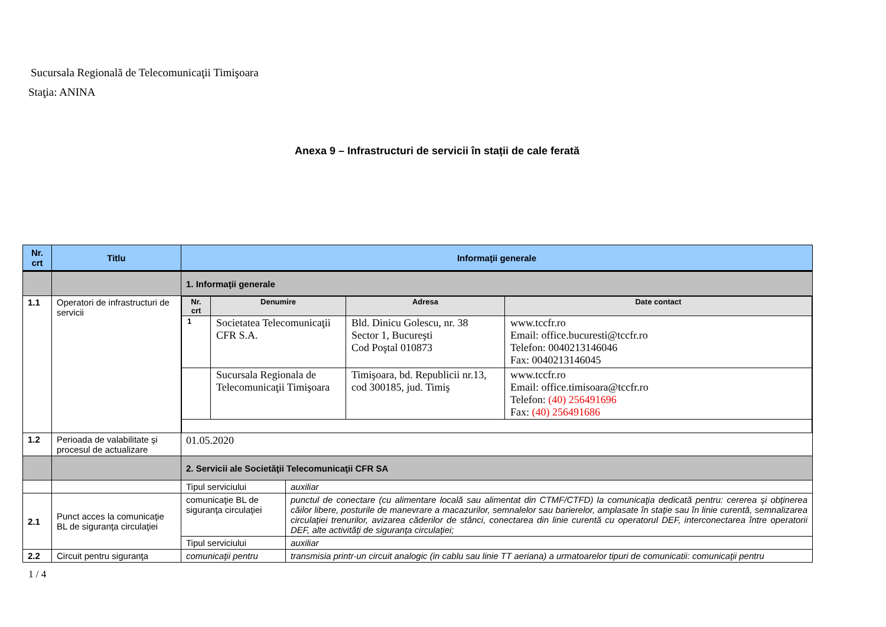Sucursala Regională de Telecomunicaţii Timişoara
Staţia: ANINA
Anexa 9 – Infrastructuri de servicii în stații de cale ferată
| Nr. crt | Titlu | Informaţii generale | |
| --- | --- | --- | --- |
| | | 1. Informaţii generale | |
| 1.1 | Operatori de infrastructuri de servicii | / Nr. crt / Denumire / Adresa / Date contact / / --- / --- / --- / --- / / 1 / Societatea Telecomunicaţii CFR S.A. / Bld. Dinicu Golescu, nr. 38 Sector 1, Bucureşti Cod Poştal 010873 / www.tccfr.ro Email: office.bucuresti@tccfr.ro Telefon: 0040213146046 Fax: 0040213146045 / / / Sucursala Regionala de Telecomunicaţii Timişoara / Timişoara, bd. Republicii nr.13, cod 300185, jud. Timiş / www.tccfr.ro Email: office.timisoara@tccfr.ro Telefon: (40) 256491696 Fax: (40) 256491686 / | |
| 1.2 | Perioada de valabilitate şi procesul de actualizare | 01.05.2020 | |
| | | 2. Servicii ale Societăţii Telecomunicaţii CFR SA | |
| | | Tipul serviciului | auxiliar |
| 2.1 | Punct acces la comunicaţie BL de siguranţa circulaţiei | comunicaţie BL de siguranţa circulaţiei | punctul de conectare (cu alimentare locală sau alimentat din CTMF/CTFD) la comunicaţia dedicată pentru: cererea şi obţinerea căilor libere, posturile de manevrare a macazurilor, semnalelor sau barierelor, amplasate în staţie sau în linie curentă, semnalizarea circulaţiei trenurilor, avizarea căderilor de stânci, conectarea din linie curentă cu operatorul DEF, interconectarea între operatorii DEF, alte activităţi de siguranţa circulaţiei; |
| | | Tipul serviciului | auxiliar |
| 2.2 | Circuit pentru siguranţa | comunicaţii pentru | transmisia printr-un circuit analogic (in cablu sau linie TT aeriana) a urmatoarelor tipuri de comunicatii: comunicaţii pentru |
1 / 4